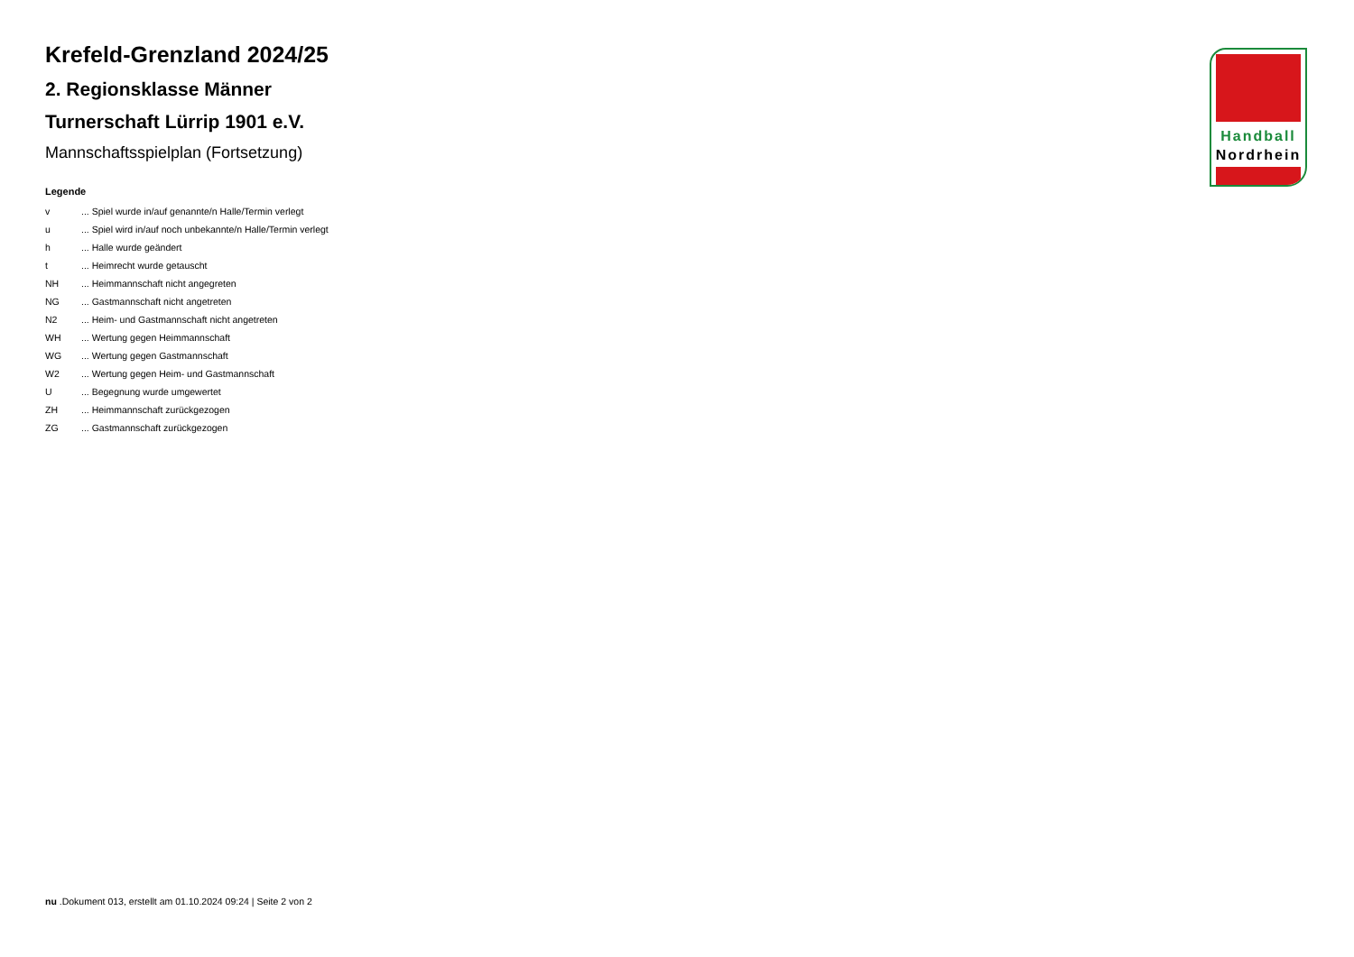Handball
Nordrhein
Krefeld-Grenzland 2024/25
2. Regionsklasse Männer
Turnerschaft Lürrip 1901 e.V.
Mannschaftsspielplan (Fortsetzung)
Legende
v... Spiel wurde in/auf genannte/n Halle/Termin verlegt
u... Spiel wird in/auf noch unbekannte/n Halle/Termin verlegt
h... Halle wurde geändert
t... Heimrecht wurde getauscht
NH... Heimmannschaft nicht angegreten
NG... Gastmannschaft nicht angetreten
N2... Heim- und Gastmannschaft nicht angetreten
WH... Wertung gegen Heimmannschaft
WG... Wertung gegen Gastmannschaft
W2... Wertung gegen Heim- und Gastmannschaft
U... Begegnung wurde umgewertet
ZH... Heimmannschaft zurückgezogen
ZG... Gastmannschaft zurückgezogen
nu .Dokument 013, erstellt am 01.10.2024 09:24 | Seite 2 von 2